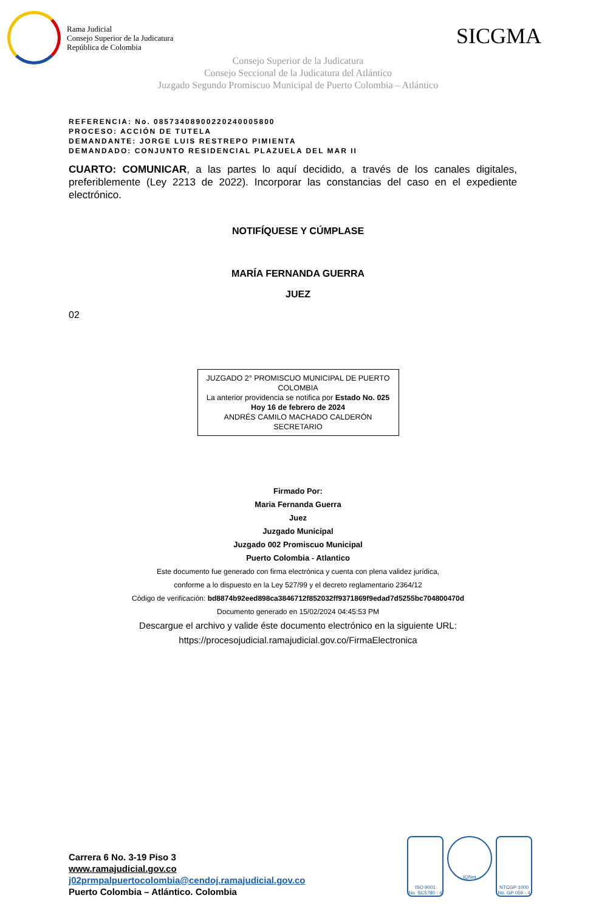Rama Judicial
Consejo Superior de la Judicatura
República de Colombia
SICGMA
Consejo Superior de la Judicatura
Consejo Seccional de la Judicatura del Atlántico
Juzgado Segundo Promiscuo Municipal de Puerto Colombia – Atlántico
REFERENCIA: No. 08573408900220240005800
PROCESO: ACCIÓN DE TUTELA
DEMANDANTE: JORGE LUIS RESTREPO PIMIENTA
DEMANDADO: CONJUNTO RESIDENCIAL PLAZUELA DEL MAR II
CUARTO: COMUNICAR, a las partes lo aquí decidido, a través de los canales digitales, preferiblemente (Ley 2213 de 2022). Incorporar las constancias del caso en el expediente electrónico.
NOTIFÍQUESE Y CÚMPLASE
MARÍA FERNANDA GUERRA
JUEZ
02
JUZGADO 2° PROMISCUO MUNICIPAL DE PUERTO COLOMBIA
La anterior providencia se notifica por Estado No. 025
Hoy 16 de febrero de 2024
ANDRÉS CAMILO MACHADO CALDERÓN
SECRETARIO
Firmado Por:
Maria Fernanda Guerra
Juez
Juzgado Municipal
Juzgado 002 Promiscuo Municipal
Puerto Colombia - Atlantico
Este documento fue generado con firma electrónica y cuenta con plena validez jurídica,
conforme a lo dispuesto en la Ley 527/99 y el decreto reglamentario 2364/12
Código de verificación: bd8874b92eed898ca3846712f852032ff9371869f9edad7d5255bc704800470d
Documento generado en 15/02/2024 04:45:53 PM
Descargue el archivo y valide éste documento electrónico en la siguiente URL:
https://procesojudicial.ramajudicial.gov.co/FirmaElectronica
Carrera 6 No. 3-19 Piso 3
www.ramajudicial.gov.co
j02prmpalpuertocolombia@cendoj.ramajudicial.gov.co
Puerto Colombia – Atlántico. Colombia
ISO 9001
No. SC5780 - 4
IQNet
NTCGP 1000
No. GP 059 - 4